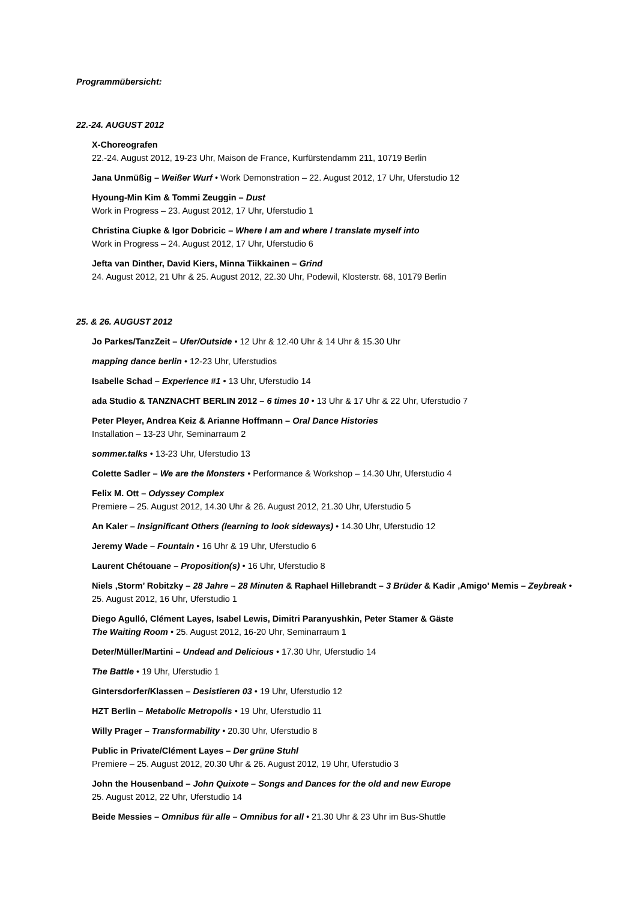Programmübersicht:
22.-24. AUGUST 2012
X-Choreografen
22.-24. August 2012, 19-23 Uhr, Maison de France, Kurfürstendamm 211, 10719 Berlin
Jana Unmüßig – Weißer Wurf • Work Demonstration – 22. August 2012, 17 Uhr, Uferstudio 12
Hyoung-Min Kim & Tommi Zeuggin – Dust
Work in Progress – 23. August 2012, 17 Uhr, Uferstudio 1
Christina Ciupke & Igor Dobricic – Where I am and where I translate myself into
Work in Progress – 24. August 2012, 17 Uhr, Uferstudio 6
Jefta van Dinther, David Kiers, Minna Tiikkainen – Grind
24. August 2012, 21 Uhr & 25. August 2012, 22.30 Uhr, Podewil, Klosterstr. 68, 10179 Berlin
25. & 26. AUGUST 2012
Jo Parkes/TanzZeit – Ufer/Outside • 12 Uhr & 12.40 Uhr & 14 Uhr & 15.30 Uhr
mapping dance berlin • 12-23 Uhr, Uferstudios
Isabelle Schad – Experience #1 • 13 Uhr, Uferstudio 14
ada Studio & TANZNACHT BERLIN 2012 – 6 times 10 • 13 Uhr & 17 Uhr & 22 Uhr, Uferstudio 7
Peter Pleyer, Andrea Keiz & Arianne Hoffmann – Oral Dance Histories
Installation – 13-23 Uhr, Seminarraum 2
sommer.talks • 13-23 Uhr, Uferstudio 13
Colette Sadler – We are the Monsters • Performance & Workshop – 14.30 Uhr, Uferstudio 4
Felix M. Ott – Odyssey Complex
Premiere – 25. August 2012, 14.30 Uhr & 26. August 2012, 21.30 Uhr, Uferstudio 5
An Kaler – Insignificant Others (learning to look sideways) • 14.30 Uhr, Uferstudio 12
Jeremy Wade – Fountain • 16 Uhr & 19 Uhr, Uferstudio 6
Laurent Chétouane – Proposition(s) • 16 Uhr, Uferstudio 8
Niels ‚Storm’ Robitzky – 28 Jahre – 28 Minuten & Raphael Hillebrandt – 3 Brüder & Kadir ‚Amigo’ Memis – Zeybreak • 25. August 2012, 16 Uhr, Uferstudio 1
Diego Agulló, Clément Layes, Isabel Lewis, Dimitri Paranyushkin, Peter Stamer & Gäste
The Waiting Room • 25. August 2012, 16-20 Uhr, Seminarraum 1
Deter/Müller/Martini – Undead and Delicious • 17.30 Uhr, Uferstudio 14
The Battle • 19 Uhr, Uferstudio 1
Gintersdorfer/Klassen – Desistieren 03 • 19 Uhr, Uferstudio 12
HZT Berlin – Metabolic Metropolis • 19 Uhr, Uferstudio 11
Willy Prager – Transformability • 20.30 Uhr, Uferstudio 8
Public in Private/Clément Layes – Der grüne Stuhl
Premiere – 25. August 2012, 20.30 Uhr & 26. August 2012, 19 Uhr, Uferstudio 3
John the Housenband – John Quixote – Songs and Dances for the old and new Europe
25. August 2012, 22 Uhr, Uferstudio 14
Beide Messies – Omnibus für alle – Omnibus for all • 21.30 Uhr & 23 Uhr im Bus-Shuttle